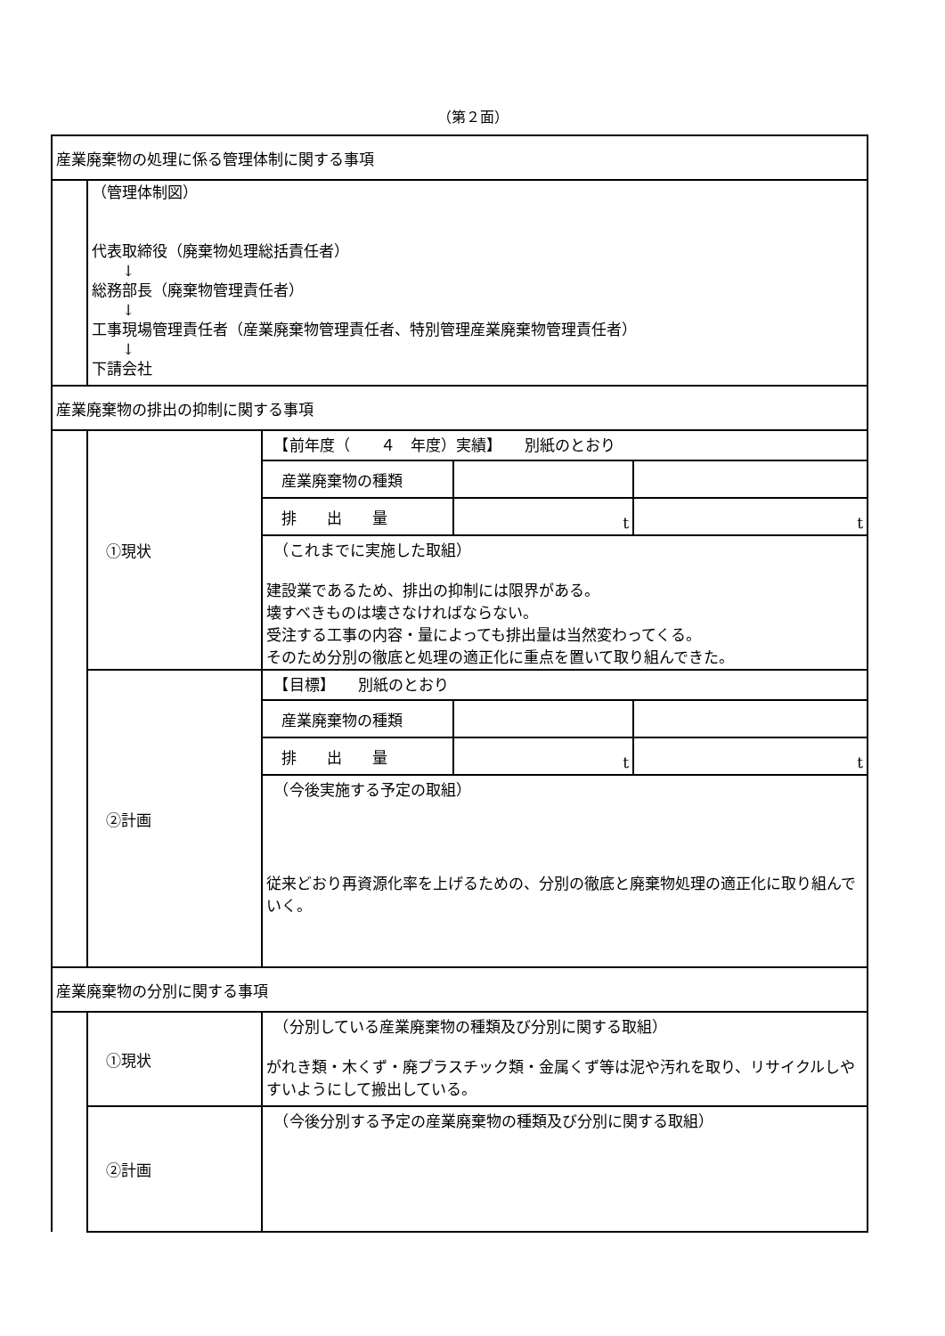（第２面）
| 産業廃棄物の処理に係る管理体制に関する事項 | | | | |
| | （管理体制図） 代表取締役（廃棄物処理総括責任者） ↓ 総務部長（廃棄物管理責任者） ↓ 工事現場管理責任者（産業廃棄物管理責任者、特別管理産業廃棄物管理責任者） ↓ 下請会社 | | | |
| 産業廃棄物の排出の抑制に関する事項 | | | | |
| | ①現状 | 【前年度（ ４ 年度）実績】 別紙のとおり | | |
| | | 産業廃棄物の種類 | | |
| | | 排 出 量 | t | t |
| | | （これまでに実施した取組） 建設業であるため、排出の抑制には限界がある。 壊すべきものは壊さなければならない。 受注する工事の内容・量によっても排出量は当然変わってくる。 そのため分別の徹底と処理の適正化に重点を置いて取り組んできた。 | | |
| | ②計画 | 【目標】 別紙のとおり | | |
| | | 産業廃棄物の種類 | | |
| | | 排 出 量 | t | t |
| | | （今後実施する予定の取組） 従来どおり再資源化率を上げるための、分別の徹底と廃棄物処理の適正化に取り組んでいく。 | | |
| 産業廃棄物の分別に関する事項 | | | | |
| | ①現状 | （分別している産業廃棄物の種類及び分別に関する取組） がれき類・木くず・廃プラスチック類・金属くず等は泥や汚れを取り、リサイクルしやすいようにして搬出している。 | | |
| | ②計画 | （今後分別する予定の産業廃棄物の種類及び分別に関する取組） | | |